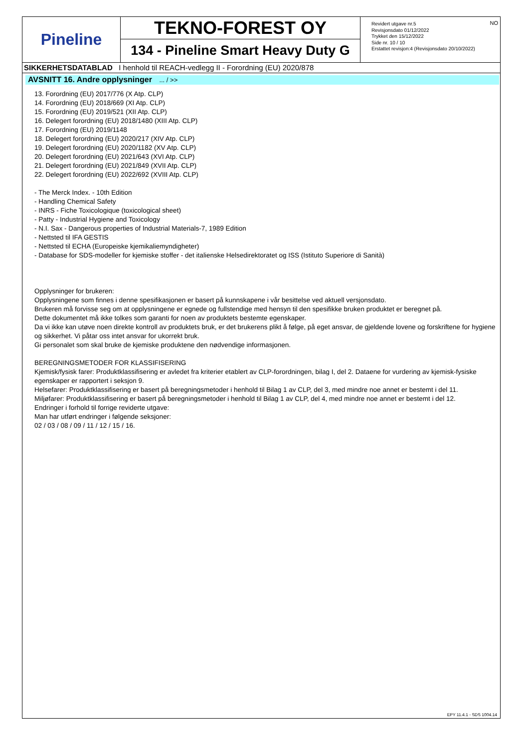Pineline
TEKNO-FOREST OY
134 - Pineline Smart Heavy Duty G
Revidert utgave nr.5
Revisjonsdato 01/12/2022
Trykket den 15/12/2022
Side nr. 10 / 10
Erstattet revisjon:4 (Revisjonsdato 20/10/2022)
NO
SIKKERHETSDATABLAD I henhold til REACH-vedlegg II - Forordning (EU) 2020/878
AVSNITT 16. Andre opplysninger ... / >>
13. Forordning (EU) 2017/776 (X Atp. CLP)
14. Forordning (EU) 2018/669 (XI Atp. CLP)
15. Forordning (EU) 2019/521 (XII Atp. CLP)
16. Delegert forordning (EU) 2018/1480 (XIII Atp. CLP)
17. Forordning (EU) 2019/1148
18. Delegert forordning (EU) 2020/217 (XIV Atp. CLP)
19. Delegert forordning (EU) 2020/1182 (XV Atp. CLP)
20. Delegert forordning (EU) 2021/643 (XVI Atp. CLP)
21. Delegert forordning (EU) 2021/849 (XVII Atp. CLP)
22. Delegert forordning (EU) 2022/692 (XVIII Atp. CLP)
- The Merck Index. - 10th Edition
- Handling Chemical Safety
- INRS - Fiche Toxicologique (toxicological sheet)
- Patty - Industrial Hygiene and Toxicology
- N.I. Sax - Dangerous properties of Industrial Materials-7, 1989 Edition
- Nettsted til IFA GESTIS
- Nettsted til ECHA (Europeiske kjemikaliemyndigheter)
- Database for SDS-modeller for kjemiske stoffer - det italienske Helsedirektoratet og ISS (Istituto Superiore di Sanità)
Opplysninger for brukeren:
Opplysningene som finnes i denne spesifikasjonen er basert på kunnskapene i vår besittelse ved aktuell versjonsdato.
Brukeren må forvisse seg om at opplysningene er egnede og fullstendige med hensyn til den spesifikke bruken produktet er beregnet på.
Dette dokumentet må ikke tolkes som garanti for noen av produktets bestemte egenskaper.
Da vi ikke kan utøve noen direkte kontroll av produktets bruk, er det brukerens plikt å følge, på eget ansvar, de gjeldende lovene og forskriftene for hygiene og sikkerhet. Vi påtar oss intet ansvar for ukorrekt bruk.
Gi personalet som skal bruke de kjemiske produktene den nødvendige informasjonen.
BEREGNINGSMETODER FOR KLASSIFISERING
Kjemisk/fysisk farer: Produktklassifisering er avledet fra kriterier etablert av CLP-forordningen, bilag I, del 2. Dataene for vurdering av kjemisk-fysiske egenskaper er rapportert i seksjon 9.
Helsefarer: Produktklassifisering er basert på beregningsmetoder i henhold til Bilag 1 av CLP, del 3, med mindre noe annet er bestemt i del 11.
Miljøfarer: Produktklassifisering er basert på beregningsmetoder i henhold til Bilag 1 av CLP, del 4, med mindre noe annet er bestemt i del 12.
Endringer i forhold til forrige reviderte utgave:
Man har utført endringer i følgende seksjoner:
02 / 03 / 08 / 09 / 11 / 12 / 15 / 16.
EPY 11.4.1 - SDS 1004.14